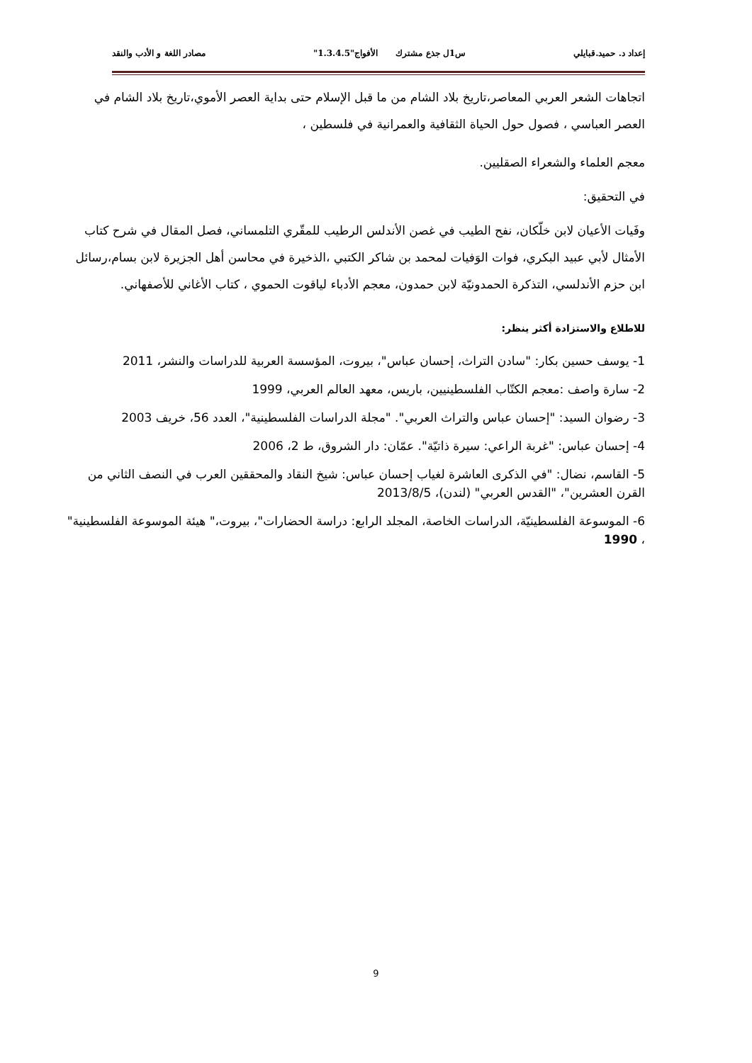إعداد د. حميد.قبايلي س1ل جذع مشترك الأفواج"1.3.4.5" مصادر اللغة و الأدب والنقد
اتجاهات الشعر العربي المعاصر،تاريخ بلاد الشام من ما قبل الإسلام حتى بداية العصر الأموي،تاريخ بلاد الشام في العصر العباسي ، فصول حول الحياة الثقافية والعمرانية في فلسطين ،
معجم العلماء والشعراء الصقليين.
في التحقيق:
وفَيات الأعيان لابن خلّكان، نفح الطيب في غصن الأندلس الرطيب للمقّري التلمساني، فصل المقال في شرح كتاب الأمثال لأبي عبيد البكري، فوات الوَفيات لمحمد بن شاكر الكتبي ،الذخيرة في محاسن أهل الجزيرة لابن بسام،رسائل ابن حزم الأندلسي، التذكرة الحمدونيّة لابن حمدون، معجم الأدباء لياقوت الحموي ، كتاب الأغاني للأصفهاني.
للاطلاع والاستزادة أكثر ينظر:
1- يوسف حسين بكار: "سادن التراث، إحسان عباس"، بيروت، المؤسسة العربية للدراسات والنشر، 2011
2- سارة واصف :معجم الكتّاب الفلسطينيين، باريس، معهد العالم العربي، 1999
3- رضوان السيد: "إحسان عباس والتراث العربي". "مجلة الدراسات الفلسطينية"، العدد 56، خريف 2003
4- إحسان عباس: "غربة الراعي: سيرة ذاتيّة". عمّان: دار الشروق، ط 2، 2006
5- القاسم، نضال: "في الذكرى العاشرة لغياب إحسان عباس: شيخ النقاد والمحققين العرب في النصف الثاني من القرن العشرين"، "القدس العربي" (لندن)، 2013/8/5
6- الموسوعة الفلسطينيّة، الدراسات الخاصة، المجلد الرابع: دراسة الحضارات"، بيروت،" هيئة الموسوعة الفلسطينية" ، 1990
9